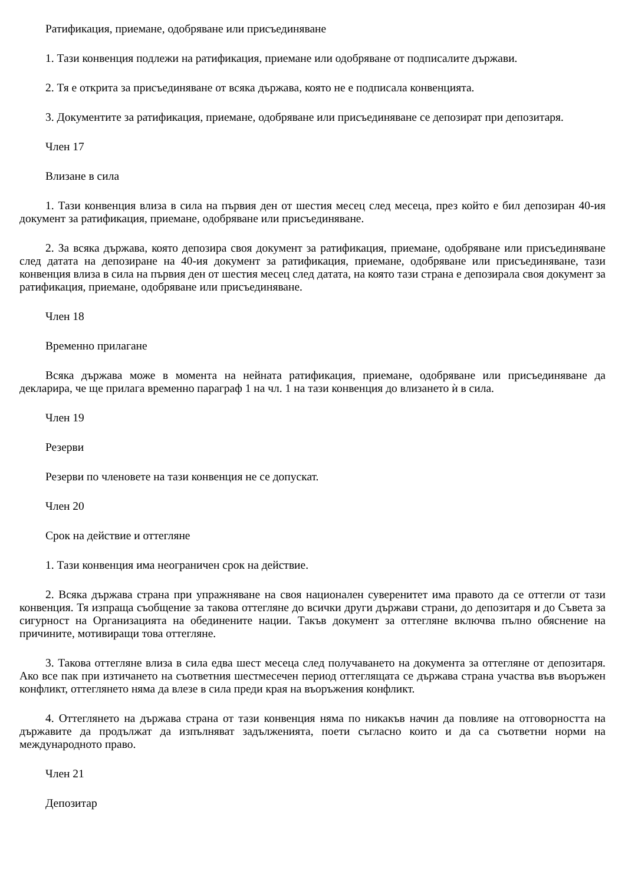Ратификация, приемане, одобряване или присъединяване
1. Тази конвенция подлежи на ратификация, приемане или одобряване от подписалите държави.
2. Тя е открита за присъединяване от всяка държава, която не е подписала конвенцията.
3. Документите за ратификация, приемане, одобряване или присъединяване се депозират при депозитаря.
Член 17
Влизане в сила
1. Тази конвенция влиза в сила на първия ден от шестия месец след месеца, през който е бил депозиран 40-ия документ за ратификация, приемане, одобряване или присъединяване.
2. За всяка държава, която депозира своя документ за ратификация, приемане, одобряване или присъединяване след датата на депозиране на 40-ия документ за ратификация, приемане, одобряване или присъединяване, тази конвенция влиза в сила на първия ден от шестия месец след датата, на която тази страна е депозирала своя документ за ратификация, приемане, одобряване или присъединяване.
Член 18
Временно прилагане
Всяка държава може в момента на нейната ратификация, приемане, одобряване или присъединяване да декларира, че ще прилага временно параграф 1 на чл. 1 на тази конвенция до влизането ѝ в сила.
Член 19
Резерви
Резерви по членовете на тази конвенция не се допускат.
Член 20
Срок на действие и оттегляне
1. Тази конвенция има неограничен срок на действие.
2. Всяка държава страна при упражняване на своя национален суверенитет има правото да се оттегли от тази конвенция. Тя изпраща съобщение за такова оттегляне до всички други държави страни, до депозитаря и до Съвета за сигурност на Организацията на обединените нации. Такъв документ за оттегляне включва пълно обяснение на причините, мотивиращи това оттегляне.
3. Такова оттегляне влиза в сила едва шест месеца след получаването на документа за оттегляне от депозитаря. Ако все пак при изтичането на съответния шестмесечен период оттеглящата се държава страна участва във въоръжен конфликт, оттеглянето няма да влезе в сила преди края на въоръжения конфликт.
4. Оттеглянето на държава страна от тази конвенция няма по никакъв начин да повлияе на отговорността на държавите да продължат да изпълняват задълженията, поети съгласно които и да са съответни норми на международното право.
Член 21
Депозитар